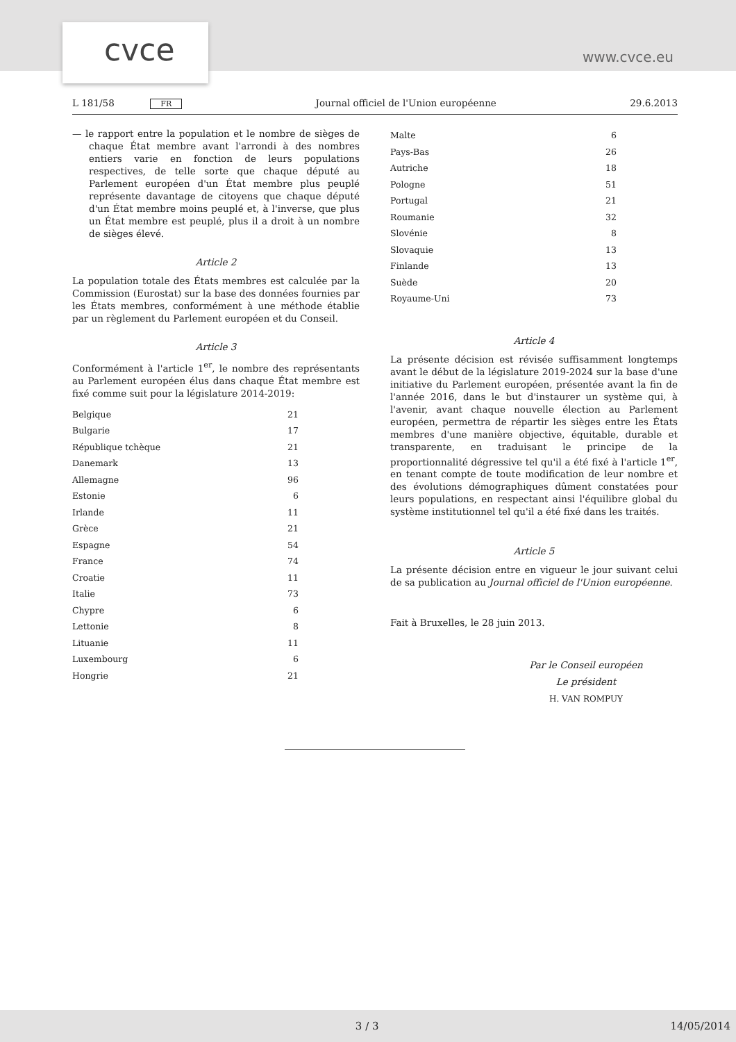cvce www.cvce.eu
L 181/58 FR Journal officiel de l'Union européenne 29.6.2013
— le rapport entre la population et le nombre de sièges de chaque État membre avant l'arrondi à des nombres entiers varie en fonction de leurs populations respectives, de telle sorte que chaque député au Parlement européen d'un État membre plus peuplé représente davantage de citoyens que chaque député d'un État membre moins peuplé et, à l'inverse, que plus un État membre est peuplé, plus il a droit à un nombre de sièges élevé.
Article 2
La population totale des États membres est calculée par la Commission (Eurostat) sur la base des données fournies par les États membres, conformément à une méthode établie par un règlement du Parlement européen et du Conseil.
Article 3
Conformément à l'article 1<sup>er</sup>, le nombre des représentants au Parlement européen élus dans chaque État membre est fixé comme suit pour la législature 2014-2019:
| Belgique | 21 |
| Bulgarie | 17 |
| République tchèque | 21 |
| Danemark | 13 |
| Allemagne | 96 |
| Estonie | 6 |
| Irlande | 11 |
| Grèce | 21 |
| Espagne | 54 |
| France | 74 |
| Croatie | 11 |
| Italie | 73 |
| Chypre | 6 |
| Lettonie | 8 |
| Lituanie | 11 |
| Luxembourg | 6 |
| Hongrie | 21 |
| Malte | 6 |
| Pays-Bas | 26 |
| Autriche | 18 |
| Pologne | 51 |
| Portugal | 21 |
| Roumanie | 32 |
| Slovénie | 8 |
| Slovaquie | 13 |
| Finlande | 13 |
| Suède | 20 |
| Royaume-Uni | 73 |
Article 4
La présente décision est révisée suffisamment longtemps avant le début de la législature 2019-2024 sur la base d'une initiative du Parlement européen, présentée avant la fin de l'année 2016, dans le but d'instaurer un système qui, à l'avenir, avant chaque nouvelle élection au Parlement européen, permettra de répartir les sièges entre les États membres d'une manière objective, équitable, durable et transparente, en traduisant le principe de la proportionnalité dégressive tel qu'il a été fixé à l'article 1<sup>er</sup>, en tenant compte de toute modification de leur nombre et des évolutions démographiques dûment constatées pour leurs populations, en respectant ainsi l'équilibre global du système institutionnel tel qu'il a été fixé dans les traités.
Article 5
La présente décision entre en vigueur le jour suivant celui de sa publication au Journal officiel de l'Union européenne.
Fait à Bruxelles, le 28 juin 2013.
Par le Conseil européen
Le président
H. VAN ROMPUY
3 / 3 14/05/2014